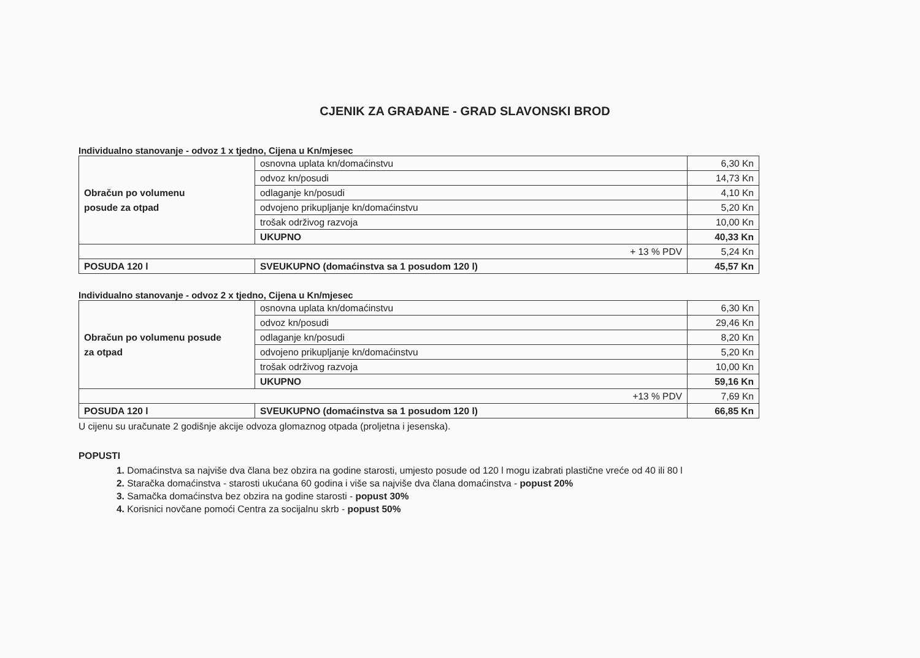CJENIK ZA GRAĐANE - GRAD SLAVONSKI BROD
Individualno stanovanje - odvoz 1 x tjedno, Cijena u Kn/mjesec
| Obračun po volumenu posude za otpad | osnovna uplata kn/domaćinstvu | 6,30 Kn |
| | odvoz kn/posudi | 14,73 Kn |
| | odlaganje kn/posudi | 4,10 Kn |
| | odvojeno prikupljanje kn/domaćinstvu | 5,20 Kn |
| | trošak održivog razvoja | 10,00 Kn |
| | UKUPNO | 40,33 Kn |
| + 13 % PDV | | 5,24 Kn |
| POSUDA 120 l | SVEUKUPNO (domaćinstva sa 1 posudom 120 l) | 45,57 Kn |
Individualno stanovanje - odvoz 2 x tjedno, Cijena u Kn/mjesec
| Obračun po volumenu posude za otpad | osnovna uplata kn/domaćinstvu | 6,30 Kn |
| | odvoz kn/posudi | 29,46 Kn |
| | odlaganje kn/posudi | 8,20 Kn |
| | odvojeno prikupljanje kn/domaćinstvu | 5,20 Kn |
| | trošak održivog razvoja | 10,00 Kn |
| | UKUPNO | 59,16 Kn |
| +13 % PDV | | 7,69 Kn |
| POSUDA 120 l | SVEUKUPNO (domaćinstva sa 1 posudom 120 l) | 66,85 Kn |
U cijenu su uračunate 2 godišnje akcije odvoza glomaznog otpada (proljetna i jesenska).
POPUSTI
1. Domaćinstva sa najviše dva člana bez obzira na godine starosti, umjesto posude od 120 l mogu izabrati plastične vreće od 40 ili 80 l
2. Staračka domaćinstva - starosti ukućana 60 godina i više sa najviše dva člana domaćinstva - popust 20%
3. Samačka domaćinstva bez obzira na godine starosti - popust 30%
4. Korisnici novčane pomoći Centra za socijalnu skrb - popust 50%